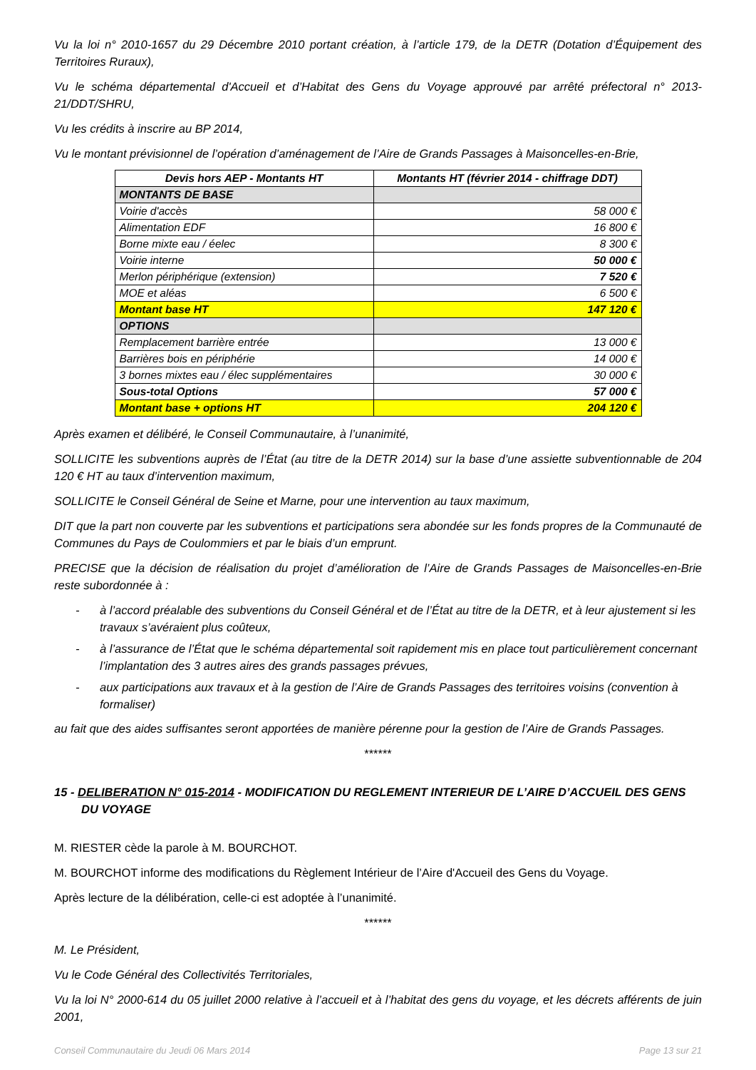Vu la loi n° 2010-1657 du 29 Décembre 2010 portant création, à l’article 179, de la DETR (Dotation d’Équipement des Territoires Ruraux),
Vu le schéma départemental d'Accueil et d’Habitat des Gens du Voyage approuvé par arrêté préfectoral n° 2013-21/DDT/SHRU,
Vu les crédits à inscrire au BP 2014,
Vu le montant prévisionnel de l’opération d’aménagement de l’Aire de Grands Passages à Maisoncelles-en-Brie,
| Devis hors AEP - Montants HT | Montants HT (février 2014 - chiffrage DDT) |
| --- | --- |
| MONTANTS DE BASE | |
| Voirie d'accès | 58 000 € |
| Alimentation EDF | 16 800 € |
| Borne mixte eau / éelec | 8 300 € |
| Voirie interne | 50 000 € |
| Merlon périphérique (extension) | 7 520 € |
| MOE et aléas | 6 500 € |
| Montant base HT | 147 120 € |
| OPTIONS | |
| Remplacement barrière entrée | 13 000 € |
| Barrières bois en périphérie | 14 000 € |
| 3 bornes mixtes eau / élec supplémentaires | 30 000 € |
| Sous-total Options | 57 000 € |
| Montant base + options HT | 204 120 € |
Après examen et délibéré, le Conseil Communautaire, à l’unanimité,
SOLLICITE les subventions auprès de l’État (au titre de la DETR 2014) sur la base d’une assiette subventionnable de 204 120 € HT au taux d’intervention maximum,
SOLLICITE le Conseil Général de Seine et Marne, pour une intervention au taux maximum,
DIT que la part non couverte par les subventions et participations sera abondée sur les fonds propres de la Communauté de Communes du Pays de Coulommiers et par le biais d’un emprunt.
PRECISE que la décision de réalisation du projet d’amélioration de l’Aire de Grands Passages de Maisoncelles-en-Brie reste subordonnée à :
- à l’accord préalable des subventions du Conseil Général et de l’État au titre de la DETR, et à leur ajustement si les travaux s’avéraient plus coûteux,
- à l’assurance de l’État que le schéma départemental soit rapidement mis en place tout particulièrement concernant l’implantation des 3 autres aires des grands passages prévues,
- aux participations aux travaux et à la gestion de l’Aire de Grands Passages des territoires voisins (convention à formaliser)
au fait que des aides suffisantes seront apportées de manière pérenne pour la gestion de l’Aire de Grands Passages.
******
15 - DELIBERATION N° 015-2014 - MODIFICATION DU REGLEMENT INTERIEUR DE L’AIRE D’ACCUEIL DES GENS DU VOYAGE
M. RIESTER cède la parole à M. BOURCHOT.
M. BOURCHOT informe des modifications du Règlement Intérieur de l’Aire d'Accueil des Gens du Voyage.
Après lecture de la délibération, celle-ci est adoptée à l’unanimité.
******
M. Le Président,
Vu le Code Général des Collectivités Territoriales,
Vu la loi N° 2000-614 du 05 juillet 2000 relative à l’accueil et à l’habitat des gens du voyage, et les décrets afférents de juin 2001,
Conseil Communautaire du Jeudi 06 Mars 2014 Page 13 sur 21